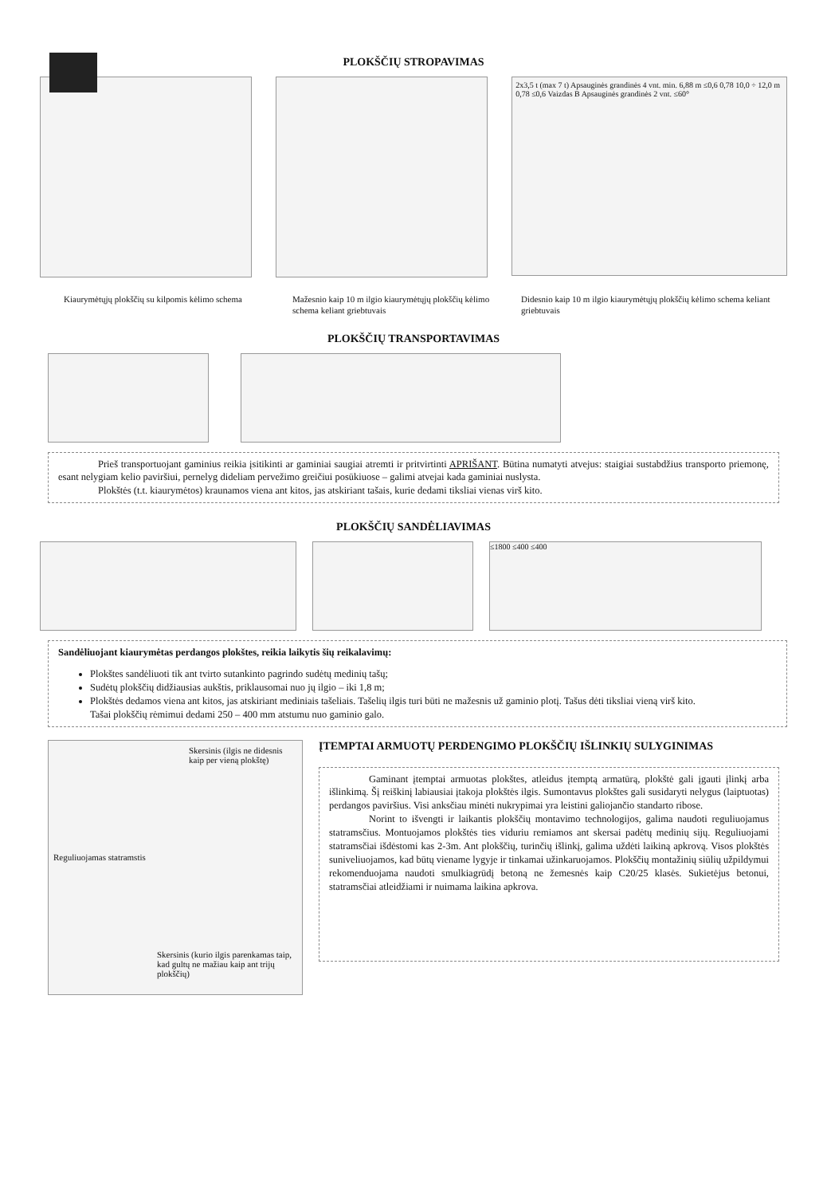PLOKŠČIŲ STROPAVIMAS
2x3,5 t (max 7 t) Apsauginės grandinės 4 vnt. min. 6,88 m ≤0,6 0,78 10,0 ÷ 12,0 m 0,78 ≤0,6 Vaizdas B Apsauginės grandinės 2 vnt. ≤60°
Kiaurymėtųjų plokščių su kilpomis kėlimo schema
Mažesnio kaip 10 m ilgio kiaurymėtųjų plokščių kėlimo schema keliant griebtuvais
Didesnio kaip 10 m ilgio kiaurymėtųjų plokščių kėlimo schema keliant griebtuvais
PLOKŠČIŲ TRANSPORTAVIMAS
Prieš transportuojant gaminius reikia įsitikinti ar gaminiai saugiai atremti ir pritvirtinti APRIŠANT. Būtina numatyti atvejus: staigiai sustabdžius transporto priemonę, esant nelygiam kelio paviršiui, pernelyg dideliam pervežimo greičiui posūkiuose – galimi atvejai kada gaminiai nuslysta.
Plokštės (t.t. kiaurymėtos) kraunamos viena ant kitos, jas atskiriant tašais, kurie dedami tiksliai vienas virš kito.
PLOKŠČIŲ SANDĖLIAVIMAS
≤1800 ≤400 ≤400
Sandėliuojant kiaurymėtas perdangos plokštes, reikia laikytis šių reikalavimų:
Plokštes sandėliuoti tik ant tvirto sutankinto pagrindo sudėtų medinių tašų;
Sudėtų plokščių didžiausias aukštis, priklausomai nuo jų ilgio – iki 1,8 m;
Plokštės dedamos viena ant kitos, jas atskiriant mediniais tašeliais. Tašelių ilgis turi būti ne mažesnis už gaminio plotį. Tašus dėti tiksliai vieną virš kito.
Tašai plokščių rėmimui dedami 250 – 400 mm atstumu nuo gaminio galo.
Skersinis (ilgis ne didesnis kaip per vieną plokštę)
Reguliuojamas statramstis
Skersinis (kurio ilgis parenkamas taip, kad gultų ne mažiau kaip ant trijų plokščių)
ĮTEMPTAI ARMUOTŲ PERDENGIMO PLOKŠČIŲ IŠLINKIŲ SULYGINIMAS
Gaminant įtemptai armuotas plokštes, atleidus įtemptą armatūrą, plokštė gali įgauti įlinkį arba išlinkimą. Šį reiškinį labiausiai įtakoja plokštės ilgis. Sumontavus plokštes gali susidaryti nelygus (laiptuotas) perdangos paviršius. Visi anksčiau minėti nukrypimai yra leistini galiojančio standarto ribose.
Norint to išvengti ir laikantis plokščių montavimo technologijos, galima naudoti reguliuojamus statramsčius. Montuojamos plokštės ties viduriu remiamos ant skersai padėtų medinių sijų. Reguliuojami statramsčiai išdėstomi kas 2-3m. Ant plokščių, turinčių išlinkį, galima uždėti laikiną apkrovą. Visos plokštės suniveliuojamos, kad būtų viename lygyje ir tinkamai užinkaruojamos. Plokščių montažinių siūlių užpildymui rekomenduojama naudoti smulkiagrūdį betoną ne žemesnės kaip C20/25 klasės. Sukietėjus betonui, statramsčiai atleidžiami ir nuimama laikina apkrova.